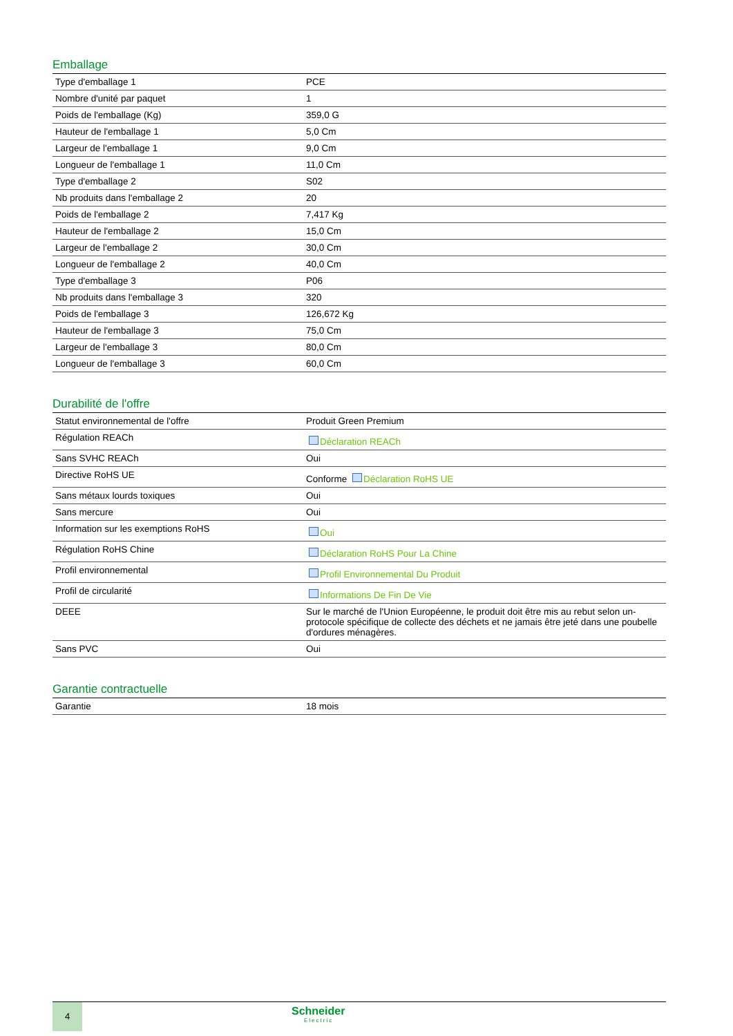Emballage
| Type d'emballage 1 | PCE |
| Nombre d'unité par paquet | 1 |
| Poids de l'emballage (Kg) | 359,0 G |
| Hauteur de l'emballage 1 | 5,0 Cm |
| Largeur de l'emballage 1 | 9,0 Cm |
| Longueur de l'emballage 1 | 11,0 Cm |
| Type d'emballage 2 | S02 |
| Nb produits dans l'emballage 2 | 20 |
| Poids de l'emballage 2 | 7,417 Kg |
| Hauteur de l'emballage 2 | 15,0 Cm |
| Largeur de l'emballage 2 | 30,0 Cm |
| Longueur de l'emballage 2 | 40,0 Cm |
| Type d'emballage 3 | P06 |
| Nb produits dans l'emballage 3 | 320 |
| Poids de l'emballage 3 | 126,672 Kg |
| Hauteur de l'emballage 3 | 75,0 Cm |
| Largeur de l'emballage 3 | 80,0 Cm |
| Longueur de l'emballage 3 | 60,0 Cm |
Durabilité de l'offre
| Statut environnemental de l'offre | Produit Green Premium |
| Régulation REACh | Déclaration REACh |
| Sans SVHC REACh | Oui |
| Directive RoHS UE | Conforme Déclaration RoHS UE |
| Sans métaux lourds toxiques | Oui |
| Sans mercure | Oui |
| Information sur les exemptions RoHS | Oui |
| Régulation RoHS Chine | Déclaration RoHS Pour La Chine |
| Profil environnemental | Profil Environnemental Du Produit |
| Profil de circularité | Informations De Fin De Vie |
| DEEE | Sur le marché de l'Union Européenne, le produit doit être mis au rebut selon un-protocole spécifique de collecte des déchets et ne jamais être jeté dans une poubelle d'ordures ménagères. |
| Sans PVC | Oui |
Garantie contractuelle
| Garantie | 18 mois |
4
Schneider
Electric